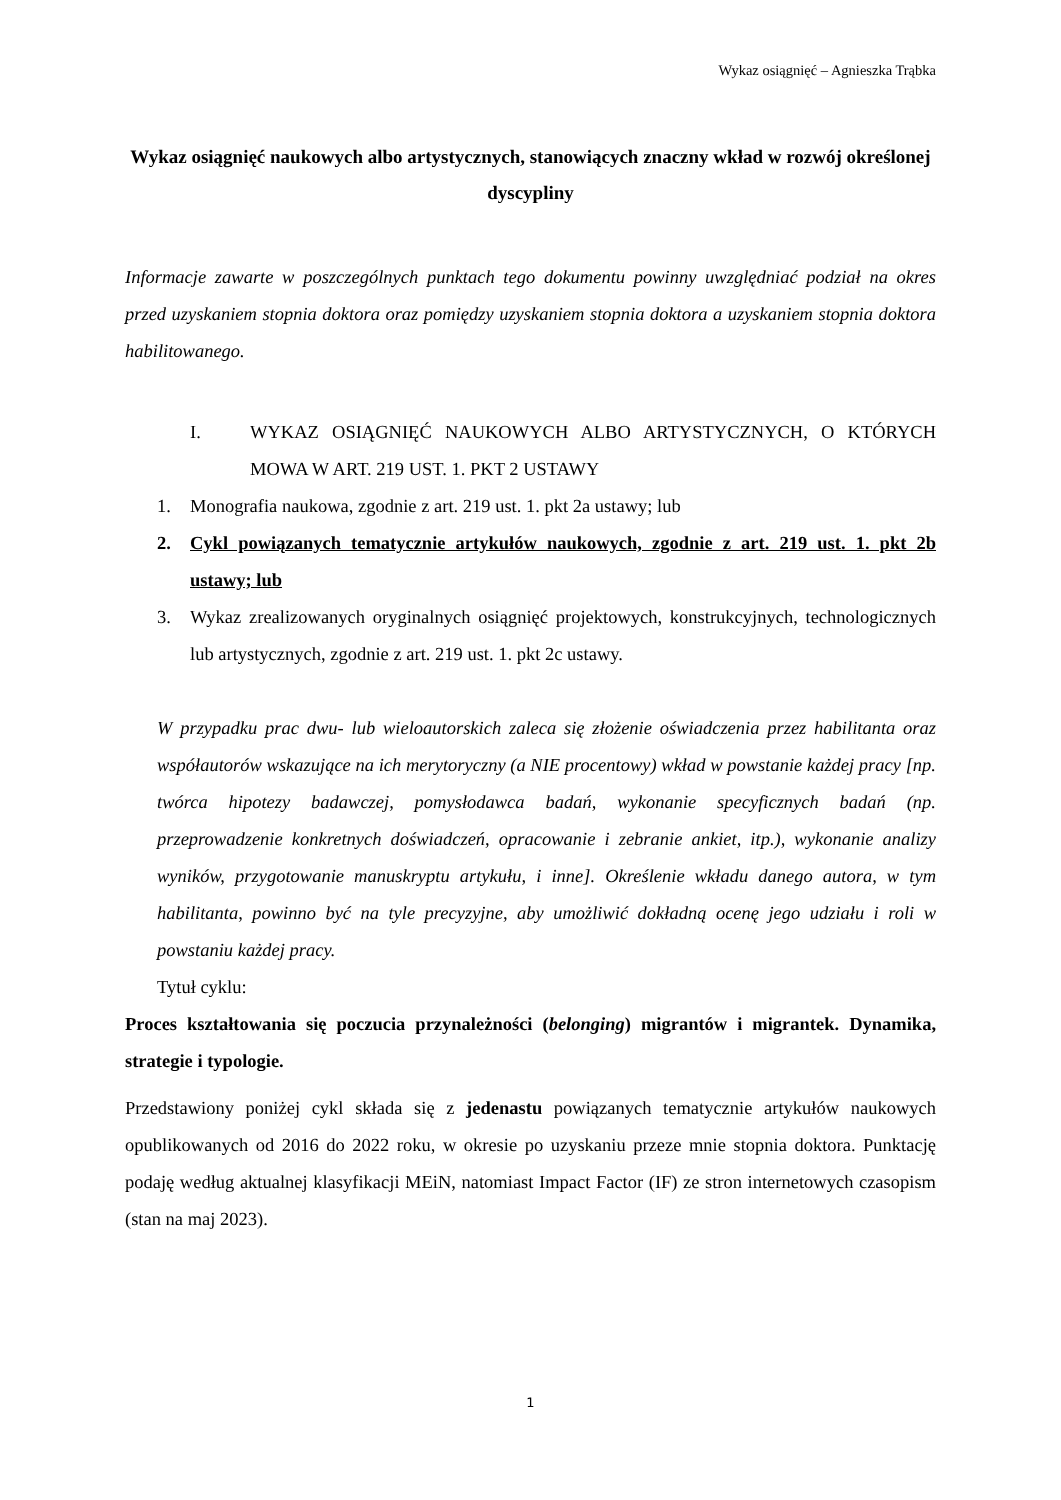Wykaz osiągnięć – Agnieszka Trąbka
Wykaz osiągnięć naukowych albo artystycznych, stanowiących znaczny wkład w rozwój określonej dyscypliny
Informacje zawarte w poszczególnych punktach tego dokumentu powinny uwzględniać podział na okres przed uzyskaniem stopnia doktora oraz pomiędzy uzyskaniem stopnia doktora a uzyskaniem stopnia doktora habilitowanego.
I. WYKAZ OSIĄGNIĘĆ NAUKOWYCH ALBO ARTYSTYCZNYCH, O KTÓRYCH MOWA W ART. 219 UST. 1. PKT 2 USTAWY
1. Monografia naukowa, zgodnie z art. 219 ust. 1. pkt 2a ustawy; lub
2. Cykl powiązanych tematycznie artykułów naukowych, zgodnie z art. 219 ust. 1. pkt 2b ustawy; lub
3. Wykaz zrealizowanych oryginalnych osiągnięć projektowych, konstrukcyjnych, technologicznych lub artystycznych, zgodnie z art. 219 ust. 1. pkt 2c ustawy.
W przypadku prac dwu- lub wieloautorskich zaleca się złożenie oświadczenia przez habilitanta oraz współautorów wskazujące na ich merytoryczny (a NIE procentowy) wkład w powstanie każdej pracy [np. twórca hipotezy badawczej, pomysłodawca badań, wykonanie specyficznych badań (np. przeprowadzenie konkretnych doświadczeń, opracowanie i zebranie ankiet, itp.), wykonanie analizy wyników, przygotowanie manuskryptu artykułu, i inne]. Określenie wkładu danego autora, w tym habilitanta, powinno być na tyle precyzyjne, aby umożliwić dokładną ocenę jego udziału i roli w powstaniu każdej pracy.
Tytuł cyklu:
Proces kształtowania się poczucia przynależności (belonging) migrantów i migrantek. Dynamika, strategie i typologie.
Przedstawiony poniżej cykl składa się z jedenastu powiązanych tematycznie artykułów naukowych opublikowanych od 2016 do 2022 roku, w okresie po uzyskaniu przeze mnie stopnia doktora. Punktację podaję według aktualnej klasyfikacji MEiN, natomiast Impact Factor (IF) ze stron internetowych czasopism (stan na maj 2023).
1